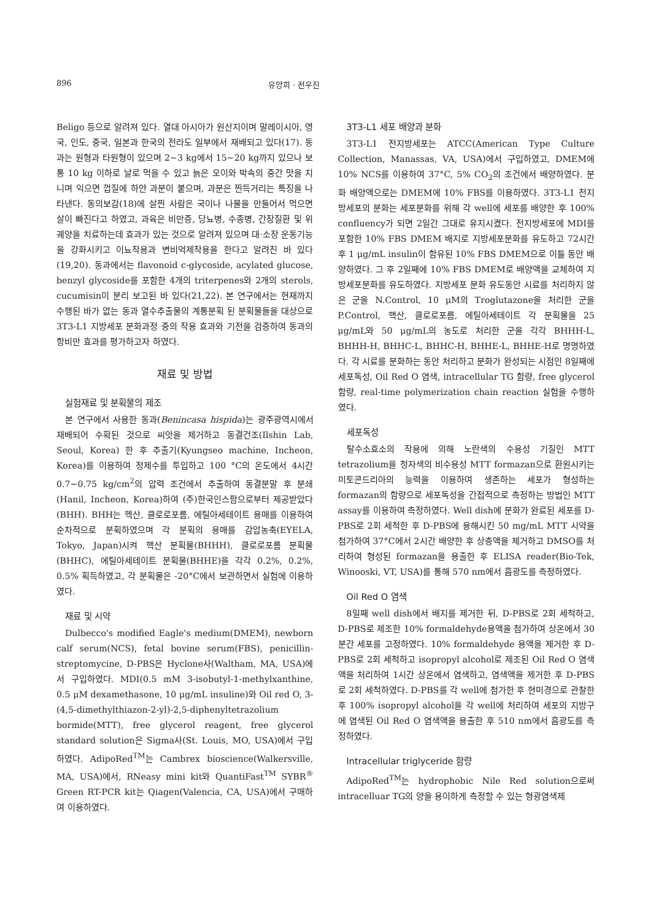896 유양희 · 전우진
Beligo 등으로 알려져 있다. 열대 아시아가 원산지이며 말레이시아, 영국, 인도, 중국, 일본과 한국의 전라도 일부에서 재배되고 있다(17). 동과는 원형과 타원형이 있으며 2~3 kg에서 15~20 kg까지 있으나 보통 10 kg 이하로 날로 먹을 수 있고 늙은 오이와 박속의 중간 맛을 지니며 익으면 껍질에 하얀 과분이 붙으며, 과분은 찐득거리는 특징을 나타낸다. 동의보감(18)에 살찐 사람은 국이나 나물을 만들어서 먹으면 살이 빠진다고 하였고, 과육은 비만증, 당뇨병, 수종병, 간장질환 및 위궤양을 치료하는데 효과가 있는 것으로 알려져 있으며 대·소장 운동기능을 강화시키고 이뇨작용과 변비억제작용을 한다고 알려진 바 있다(19,20). 동과에서는 flavonoid c-glycoside, acylated glucose, benzyl glycoside를 포함한 4개의 triterpenes와 2개의 sterols, cucumisin이 분리 보고된 바 있다(21,22). 본 연구에서는 현재까지 수행된 바가 없는 동과 열수추출물의 계통분획 된 분획물들을 대상으로 3T3-L1 지방세포 분화과정 중의 작용 효과와 기전을 검증하여 동과의 항비만 효과를 평가하고자 하였다.
재료 및 방법
실험재료 및 분획물의 제조
본 연구에서 사용한 동과(Benincasa hispida)는 광주광역시에서 재배되어 수확된 것으로 씨앗을 제거하고 동결건조(Ilshin Lab, Seoul, Korea) 한 후 추출기(Kyungseo machine, Incheon, Korea)를 이용하여 정제수를 투입하고 100 °C의 온도에서 4시간 0.7~0.75 kg/cm<sup>2</sup>의 압력 조건에서 추출하여 동결분말 후 분쇄(Hanil, Incheon, Korea)하여 (주)한국인스팜으로부터 제공받았다(BHH). BHH는 헥산, 클로로포름, 에틸아세테이트 용매를 이용하여 순차적으로 분획하였으며 각 분획의 용매를 감압농축(EYELA, Tokyo, Japan)시켜 핵산 분획물(BHHH), 클로로포름 분획물(BHHC), 에틸아세테이트 분획물(BHHE)을 각각 0.2%, 0.2%, 0.5% 획득하였고, 각 분획물은 -20°C에서 보관하면서 실험에 이용하였다.
재료 및 시약
Dulbecco's modified Eagle's medium(DMEM), newborn calf serum(NCS), fetal bovine serum(FBS), penicillin-streptomycine, D-PBS은 Hyclone사(Waltham, MA, USA)에서 구입하였다. MDI(0.5 mM 3-isobutyl-1-methylxanthine, 0.5 μM dexamethasone, 10 μg/mL insuline)와 Oil red O, 3-(4,5-dimethylthiazon-2-yl)-2,5-diphenyltetrazolium bormide(MTT), free glycerol reagent, free glycerol standard solution은 Sigma사(St. Louis, MO, USA)에서 구입하였다. AdipoRed<sup>TM</sup>는 Cambrex bioscience(Walkersville, MA, USA)에서, RNeasy mini kit와 QuantiFast<sup>TM</sup> SYBR<sup>®</sup> Green RT-PCR kit는 Qiagen(Valencia, CA, USA)에서 구매하여 이용하였다.
3T3-L1 세포 배양과 분화
3T3-L1 전지방세포는 ATCC(American Type Culture Collection, Manassas, VA, USA)에서 구입하였고, DMEM에 10% NCS를 이용하여 37°C, 5% CO<sub>2</sub>의 조건에서 배양하였다. 분화 배양액으로는 DMEM에 10% FBS를 이용하였다. 3T3-L1 전지방세포의 분화는 세포분화를 위해 각 well에 세포를 배양한 후 100% confluency가 되면 2일간 그대로 유지시켰다. 전지방세포에 MDI를 포함한 10% FBS DMEM 배지로 지방세포분화를 유도하고 72시간 후 1 μg/mL insulin이 함유된 10% FBS DMEM으로 이틀 동안 배양하였다. 그 후 2일째에 10% FBS DMEM로 배양액을 교체하여 지방세포분화를 유도하였다. 지방세포 분화 유도동안 시료를 처리하지 않은 군을 N.Control, 10 μM의 Troglutazone을 처리한 군을 P.Control, 핵산, 클로로포름, 에틸아세테이트 각 분획물을 25 μg/mL와 50 μg/mL의 농도로 처리한 군을 각각 BHHH-L, BHHH-H, BHHC-L, BHHC-H, BHHE-L, BHHE-H로 명명하였다. 각 시료를 분화하는 동안 처리하고 분화가 완성되는 시점인 8일째에 세포독성, Oil Red O 염색, intracellular TG 함량, free glycerol 함량, real-time polymerization chain reaction 실험을 수행하였다.
세포독성
탈수소효소의 작용에 의해 노란색의 수용성 기질인 MTT tetrazolium을 청자색의 비수용성 MTT formazan으로 환원시키는 미토콘드리아의 능력을 이용하여 생존하는 세포가 형성하는 formazan의 함량으로 세포독성을 간접적으로 측정하는 방법인 MTT assay를 이용하여 측정하였다. Well dish에 분화가 완료된 세포를 D-PBS로 2회 세척한 후 D-PBS에 용해시킨 50 mg/mL MTT 시약을 첨가하여 37°C에서 2시간 배양한 후 상층액을 제거하고 DMSO를 처리하여 형성된 formazan을 용출한 후 ELISA reader(Bio-Tek, Winooski, VT, USA)를 통해 570 nm에서 흡광도를 측정하였다.
Oil Red O 염색
8일째 well dish에서 배지를 제거한 뒤, D-PBS로 2회 세척하고, D-PBS로 제조한 10% formaldehyde용액을 첨가하여 상온에서 30분간 세포를 고정하였다. 10% formaldehyde 용액을 제거한 후 D-PBS로 2회 세척하고 isopropyl alcohol로 제조된 Oil Red O 염색액을 처리하여 1시간 상온에서 염색하고, 염색액을 제거한 후 D-PBS로 2회 세척하였다. D-PBS를 각 well에 첨가한 후 현미경으로 관찰한 후 100% isopropyl alcohol을 각 well에 처리하여 세포의 지방구에 염색된 Oil Red O 염색액을 용출한 후 510 nm에서 흡광도를 측정하였다.
Intracellular triglyceride 함량
AdipoRed<sup>TM</sup>는 hydrophobic Nile Red solution으로써 intracelluar TG의 양을 용이하게 측정할 수 있는 형광염색제